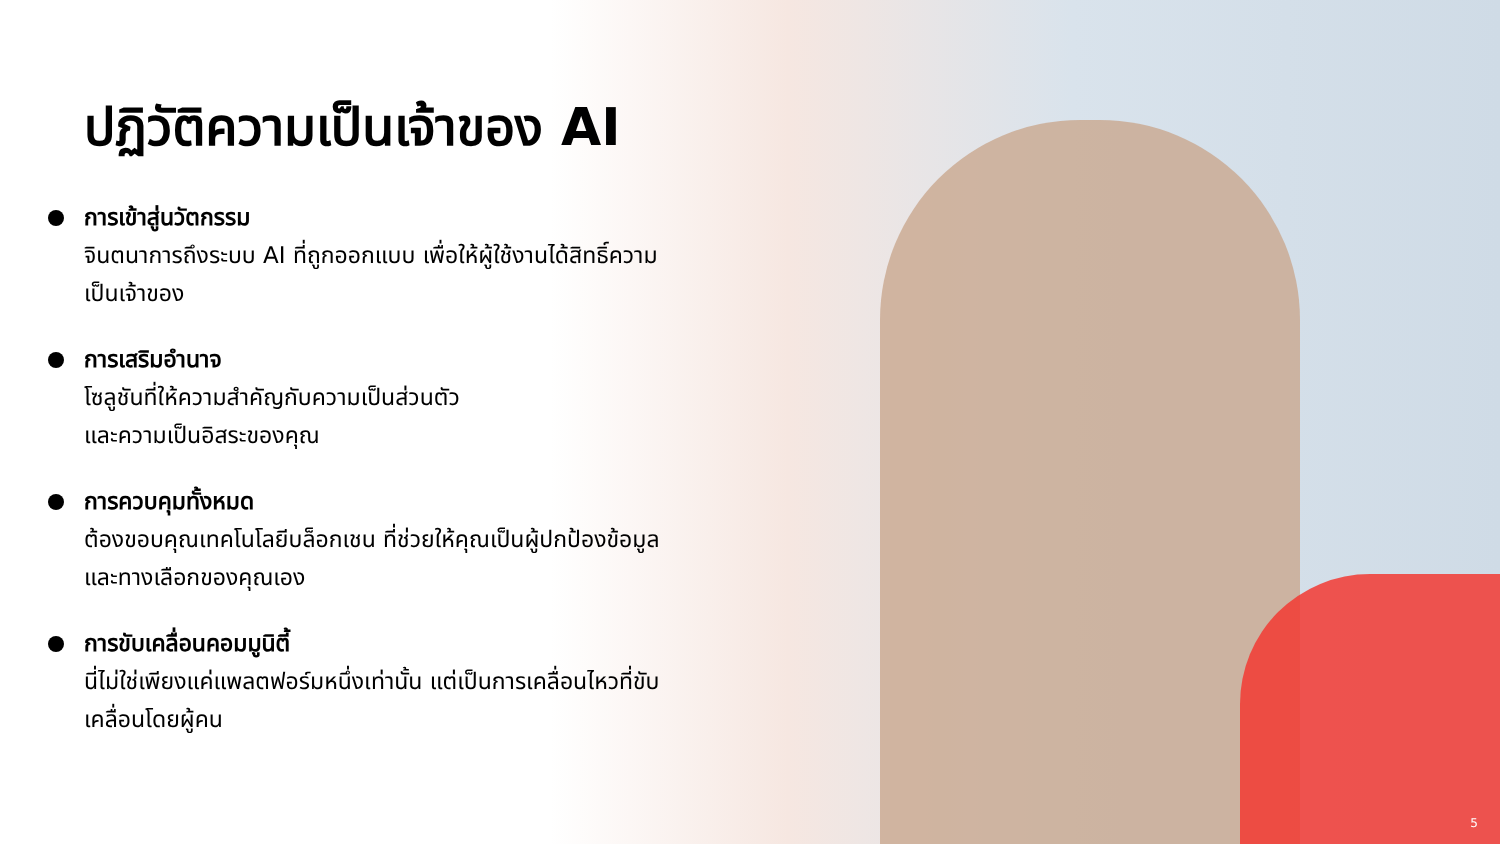ปฏิวัติความเป็นเจ้าของ AI
การเข้าสู่นวัตกรรม
จินตนาการถึงระบบ AI ที่ถูกออกแบบ เพื่อให้ผู้ใช้งานได้สิทธิ์ความเป็นเจ้าของ
การเสริมอำนาจ
โซลูชันที่ให้ความสำคัญกับความเป็นส่วนตัว
และความเป็นอิสระของคุณ
การควบคุมทั้งหมด
ต้องขอบคุณเทคโนโลยีบล็อกเชน ที่ช่วยให้คุณเป็นผู้ปกป้องข้อมูลและทางเลือกของคุณเอง
การขับเคลื่อนคอมมูนิตี้
นี่ไม่ใช่เพียงแค่แพลตฟอร์มหนึ่งเท่านั้น แต่เป็นการเคลื่อนไหวที่ขับเคลื่อนโดยผู้คน
5